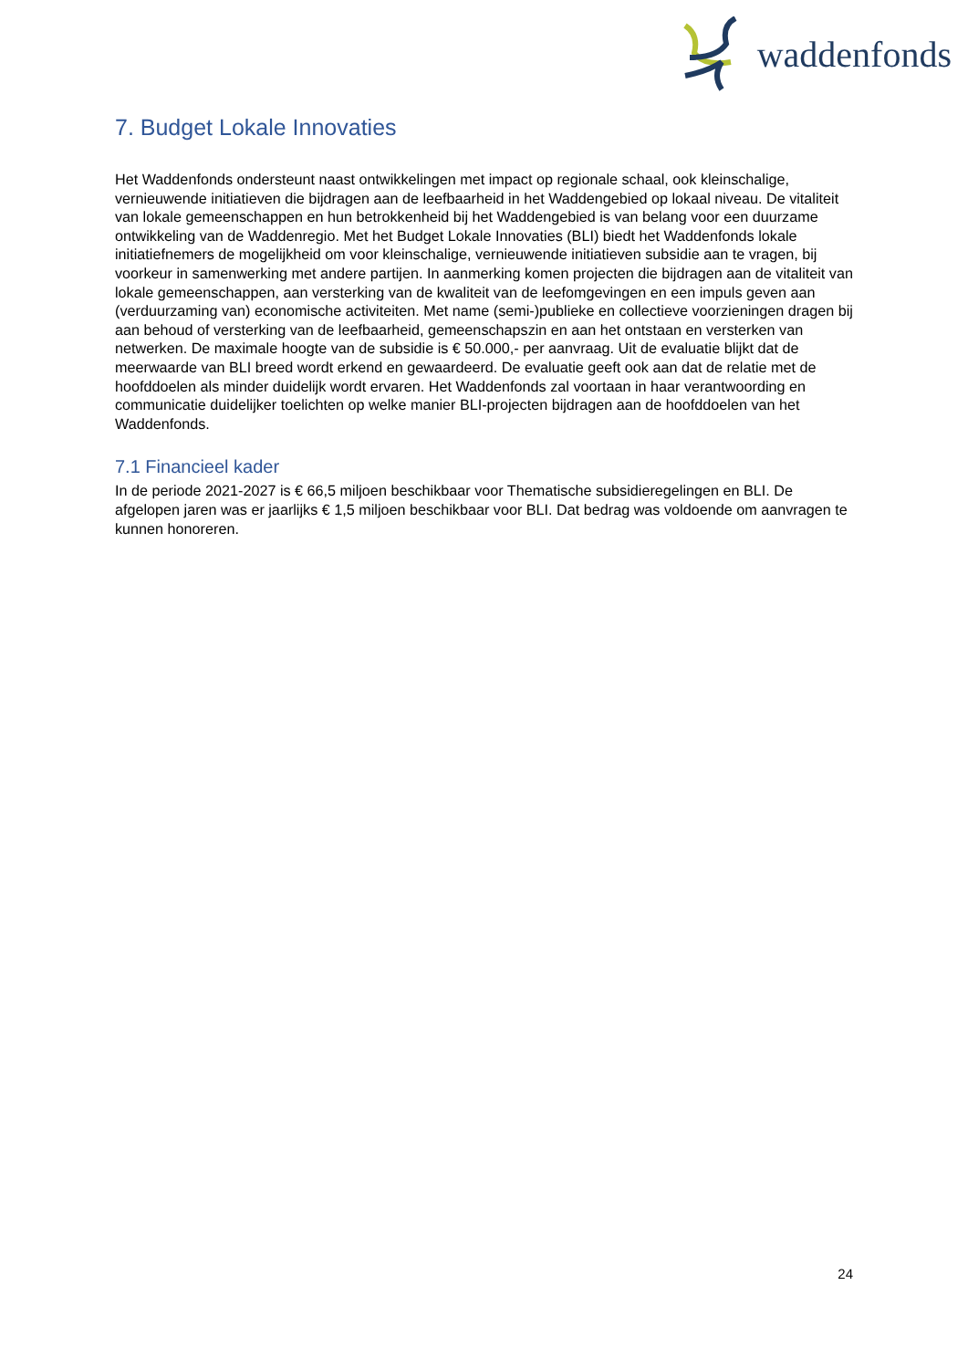waddenfonds
7. Budget Lokale Innovaties
Het Waddenfonds ondersteunt naast ontwikkelingen met impact op regionale schaal, ook kleinschalige, vernieuwende initiatieven die bijdragen aan de leefbaarheid in het Waddengebied op lokaal niveau. De vitaliteit van lokale gemeenschappen en hun betrokkenheid bij het Waddengebied is van belang voor een duurzame ontwikkeling van de Waddenregio. Met het Budget Lokale Innovaties (BLI) biedt het Waddenfonds lokale initiatiefnemers de mogelijkheid om voor kleinschalige, vernieuwende initiatieven subsidie aan te vragen, bij voorkeur in samenwerking met andere partijen. In aanmerking komen projecten die bijdragen aan de vitaliteit van lokale gemeenschappen, aan versterking van de kwaliteit van de leefomgevingen en een impuls geven aan (verduurzaming van) economische activiteiten. Met name (semi-)publieke en collectieve voorzieningen dragen bij aan behoud of versterking van de leefbaarheid, gemeenschapszin en aan het ontstaan en versterken van netwerken. De maximale hoogte van de subsidie is € 50.000,- per aanvraag. Uit de evaluatie blijkt dat de meerwaarde van BLI breed wordt erkend en gewaardeerd. De evaluatie geeft ook aan dat de relatie met de hoofddoelen als minder duidelijk wordt ervaren. Het Waddenfonds zal voortaan in haar verantwoording en communicatie duidelijker toelichten op welke manier BLI-projecten bijdragen aan de hoofddoelen van het Waddenfonds.
7.1 Financieel kader
In de periode 2021-2027 is € 66,5 miljoen beschikbaar voor Thematische subsidieregelingen en BLI. De afgelopen jaren was er jaarlijks € 1,5 miljoen beschikbaar voor BLI. Dat bedrag was voldoende om aanvragen te kunnen honoreren.
24